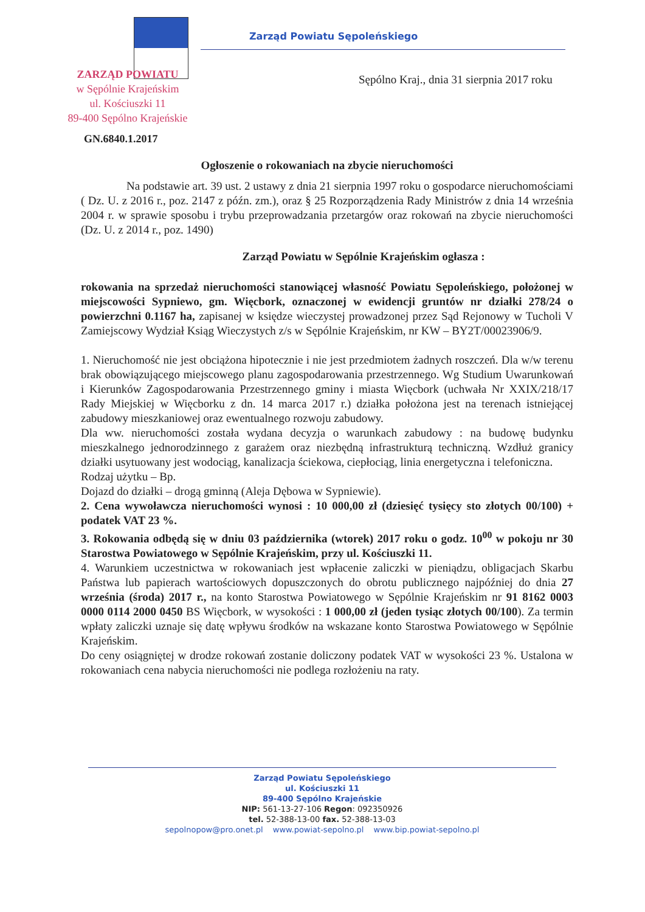Zarząd Powiatu Sępoleńskiego
ZARZĄD POWIATU
w Sępólnie Krajeńskim
ul. Kościuszki 11
89-400 Sępólno Krajeńskie
Sępólno Kraj., dnia 31 sierpnia 2017 roku
GN.6840.1.2017
Ogłoszenie o rokowaniach na zbycie nieruchomości
Na podstawie art. 39 ust. 2 ustawy z dnia 21 sierpnia 1997 roku o gospodarce nieruchomościami ( Dz. U. z 2016 r., poz. 2147 z późn. zm.), oraz § 25 Rozporządzenia Rady Ministrów z dnia 14 września 2004 r. w sprawie sposobu i trybu przeprowadzania przetargów oraz rokowań na zbycie nieruchomości (Dz. U. z 2014 r., poz. 1490)
Zarząd Powiatu w Sępólnie Krajeńskim ogłasza :
rokowania na sprzedaż nieruchomości stanowiącej własność Powiatu Sępoleńskiego, położonej w miejscowości Sypniewo, gm. Więcbork, oznaczonej w ewidencji gruntów nr działki 278/24 o powierzchni 0.1167 ha, zapisanej w księdze wieczystej prowadzonej przez Sąd Rejonowy w Tucholi V Zamiejscowy Wydział Ksiąg Wieczystych z/s w Sępólnie Krajeńskim, nr KW – BY2T/00023906/9.
1. Nieruchomość nie jest obciążona hipotecznie i nie jest przedmiotem żadnych roszczeń. Dla w/w terenu brak obowiązującego miejscowego planu zagospodarowania przestrzennego. Wg Studium Uwarunkowań i Kierunków Zagospodarowania Przestrzennego gminy i miasta Więcbork (uchwała Nr XXIX/218/17 Rady Miejskiej w Więcborku z dn. 14 marca 2017 r.) działka położona jest na terenach istniejącej zabudowy mieszkaniowej oraz ewentualnego rozwoju zabudowy.
Dla ww. nieruchomości została wydana decyzja o warunkach zabudowy : na budowę budynku mieszkalnego jednorodzinnego z garażem oraz niezbędną infrastrukturą techniczną. Wzdłuż granicy działki usytuowany jest wodociąg, kanalizacja ściekowa, ciepłociąg, linia energetyczna i telefoniczna.
Rodzaj użytku – Bp.
Dojazd do działki – drogą gminną (Aleja Dębowa w Sypniewie).
2. Cena wywoławcza nieruchomości wynosi : 10 000,00 zł (dziesięć tysięcy sto złotych 00/100) + podatek VAT 23 %.
3. Rokowania odbędą się w dniu 03 października (wtorek) 2017 roku o godz. 10<sup>00</sup> w pokoju nr 30 Starostwa Powiatowego w Sępólnie Krajeńskim, przy ul. Kościuszki 11.
4. Warunkiem uczestnictwa w rokowaniach jest wpłacenie zaliczki w pieniądzu, obligacjach Skarbu Państwa lub papierach wartościowych dopuszczonych do obrotu publicznego najpóźniej do dnia 27 września (środa) 2017 r., na konto Starostwa Powiatowego w Sępólnie Krajeńskim nr 91 8162 0003 0000 0114 2000 0450 BS Więcbork, w wysokości : 1 000,00 zł (jeden tysiąc złotych 00/100). Za termin wpłaty zaliczki uznaje się datę wpływu środków na wskazane konto Starostwa Powiatowego w Sępólnie Krajeńskim.
Do ceny osiągniętej w drodze rokowań zostanie doliczony podatek VAT w wysokości 23 %. Ustalona w rokowaniach cena nabycia nieruchomości nie podlega rozłożeniu na raty.
Zarząd Powiatu Sępoleńskiego
ul. Kościuszki 11
89-400 Sępólno Krajeńskie
NIP: 561-13-27-106 Regon: 092350926
tel. 52-388-13-00 fax. 52-388-13-03
sepolnopow@pro.onet.pl www.powiat-sepolno.pl www.bip.powiat-sepolno.pl